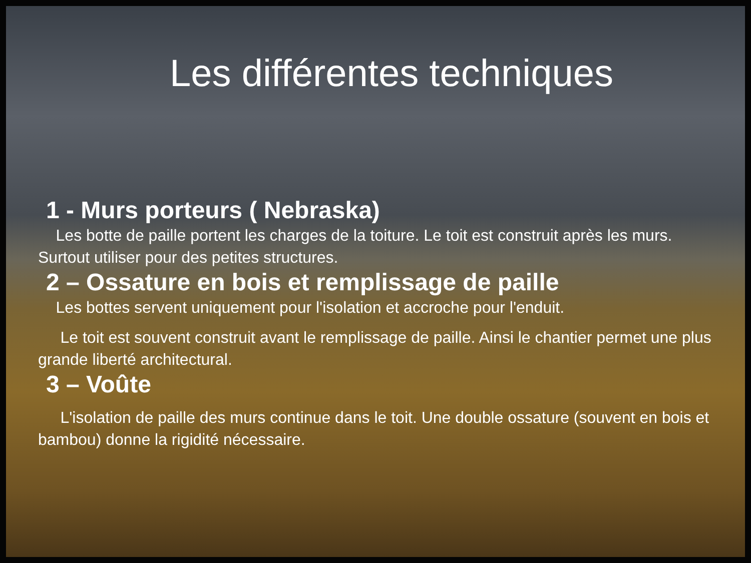Les différentes techniques
1 - Murs porteurs ( Nebraska)
Les botte de paille portent les charges de la toiture. Le toit est construit après les murs. Surtout utiliser pour des petites structures.
2 – Ossature en bois et remplissage de paille
Les bottes servent uniquement pour l'isolation et accroche pour l'enduit.
Le toit est souvent construit avant le remplissage de paille. Ainsi le chantier permet une plus grande liberté architectural.
3 – Voûte
L'isolation de paille des murs continue dans le toit. Une double ossature (souvent en bois et bambou) donne la rigidité nécessaire.